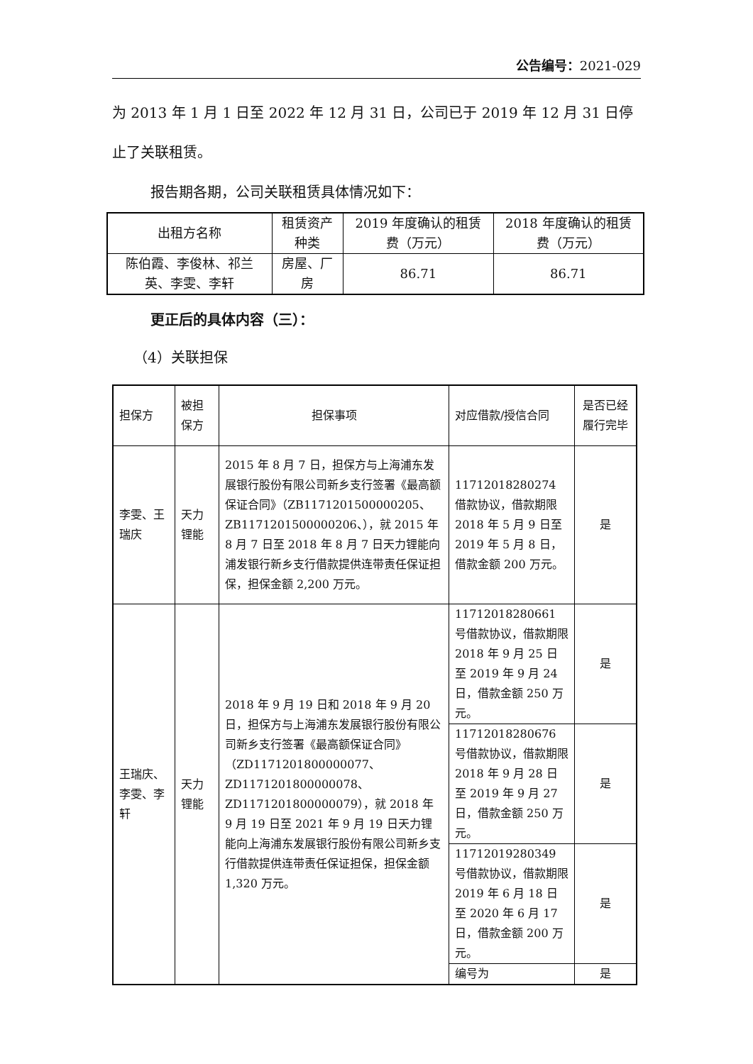公告编号：2021-029
为 2013 年 1 月 1 日至 2022 年 12 月 31 日，公司已于 2019 年 12 月 31 日停止了关联租赁。
报告期各期，公司关联租赁具体情况如下：
| 出租方名称 | 租赁资产种类 | 2019 年度确认的租赁费（万元） | 2018 年度确认的租赁费（万元） |
| 陈伯霞、李俊林、祁兰英、李雯、李轩 | 房屋、厂房 | 86.71 | 86.71 |
更正后的具体内容（三）：
（4）关联担保
| 担保方 | 被担保方 | 担保事项 | 对应借款/授信合同 | 是否已经履行完毕 |
| 李雯、王瑞庆 | 天力锂能 | 2015 年 8 月 7 日，担保方与上海浦东发展银行股份有限公司新乡支行签署《最高额保证合同》（ZB1171201500000205、ZB1171201500000206、），就 2015 年 8 月 7 日至 2018 年 8 月 7 日天力锂能向浦发银行新乡支行借款提供连带责任保证担保，担保金额 2,200 万元。 | 11712018280274 借款协议，借款期限 2018 年 5 月 9 日至 2019 年 5 月 8 日，借款金额 200 万元。 | 是 |
| 王瑞庆、李雯、李轩 | 天力锂能 | 2018 年 9 月 19 日和 2018 年 9 月 20 日，担保方与上海浦东发展银行股份有限公司新乡支行签署《最高额保证合同》（ZD1171201800000077、ZD1171201800000078、ZD1171201800000079），就 2018 年 9 月 19 日至 2021 年 9 月 19 日天力锂能向上海浦东发展银行股份有限公司新乡支行借款提供连带责任保证担保，担保金额 1,320 万元。 | 11712018280661 号借款协议，借款期限 2018 年 9 月 25 日至 2019 年 9 月 24 日，借款金额 250 万元。 | 是 |
| | | | 11712018280676 号借款协议，借款期限 2018 年 9 月 28 日至 2019 年 9 月 27 日，借款金额 250 万元。 | 是 |
| | | | 11712019280349 号借款协议，借款期限 2019 年 6 月 18 日至 2020 年 6 月 17 日，借款金额 200 万元。 | 是 |
| | | | 编号为 | 是 |